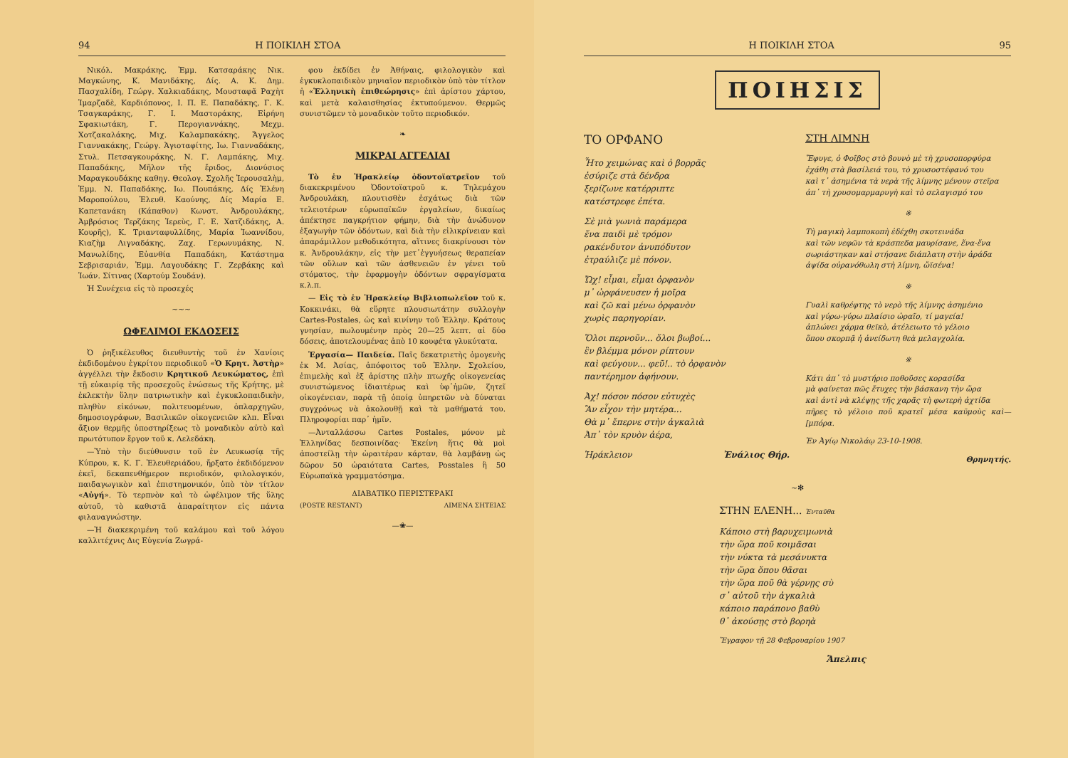94 Η ΠΟΙΚΙΛΗ ΣΤΟΑ
Νικόλ. Μακράκης, Ἐμμ. Κατσαράκης Νικ. Μαγκώνης, Κ. Μανιδάκης, Δίς. Α. Κ. Δημ. Πασχαλίδη, Γεώργ. Χαλκιαδάκης, Μουσταφᾶ Ραχὴτ Ἰμαρζαδὲ, Καρδιόπονος, Ι. Π. Ε. Παπαδάκης, Γ. Κ. Τσαγκαράκης, Γ. Ι. Μαστοράκης, Εἰρήνη Σφακιωτάκη, Γ. Περογιαννάκης, Μεχμ. Χοτζακαλάκης, Μιχ. Καλαμπακάκης, Ἄγγελος Γιαννακάκης, Γεώργ. Ἁγιοταφίτης, Ιω. Γιανναδάκης, Στυλ. Πετσαγκουράκης, Ν. Γ. Λαμπάκης, Μιχ. Παπαδάκης, Μῆλον τῆς ἔριδος, Διονύσιος Μαραγκουδάκης καθηγ. Θεολογ. Σχολῆς Ἱερουσαλὴμ, Ἐμμ. Ν. Παπαδάκης, Ιω. Πουπάκης, Δίς Ἑλένη Μαροπούλου, Ἐλευθ. Καούνης, Δίς Μαρία Ε. Καπετανάκη (Κάπαθον) Κωνστ. Ἀνδρουλάκης, Ἀμβρόσιος Τερζάκης Ἱερεὺς, Γ. Ε. Χατζιδάκης, Α. Κουρῆς), Κ. Τριανταφυλλίδης, Μαρία Ἰωαννίδου, Κιαζὴμ Λιγναδάκης, Ζαχ. Γερωνυμάκης, Ν. Μανωλίδης, Εὐανθία Παπαδάκη, Κατάστημα Σεβρισαριάν, Ἐμμ. Λαγουδάκης Γ. Ζερβάκης καὶ Ἰωάν. Σίτινας (Χαρτούμ Σουδάν).
Ἡ Συνέχεια εἰς τὸ προσεχές
~~~
ΩΦΕΛΙΜΟΙ ΕΚΔΟΣΕΙΣ
Ὁ ῥηξικέλευθος διευθυντὴς τοῦ ἐν Χανίοις ἐκδιδομένου ἐγκρίτου περιοδικοῦ «Ὁ Κρητ. Ἀστὴρ» ἀγγέλλει τὴν ἔκδοσιν Κρητικοῦ Λευκώματος, ἐπὶ τῇ εὐκαιρίᾳ τῆς προσεχοῦς ἑνώσεως τῆς Κρήτης, μὲ ἐκλεκτὴν ὕλην πατριωτικὴν καὶ ἐγκυκλοπαιδικὴν, πληθὺν εἰκόνων, πολιτευομένων, ὁπλαρχηγῶν, δημοσιογράφων, Βασιλικῶν οἰκογενειῶν κλπ. Εἶναι ἄξιον θερμῆς ὑποστηρίξεως τὸ μοναδικὸν αὐτὸ καὶ πρωτότυπον ἔργον τοῦ κ. Λελεδάκη.
—Ὑπὸ τὴν διεύθυνσιν τοῦ ἐν Λευκωσίᾳ τῆς Κύπρου, κ. Κ. Γ. Ἐλευθεριάδου, ἤρξατο ἐκδιδόμενον ἐκεῖ, δεκαπενθήμερον περιοδικόν, φιλολογικόν, παιδαγωγικὸν καὶ ἐπιστημονικόν, ὑπὸ τὸν τίτλον «Αὐγή». Τὸ τερπνὸν καὶ τὸ ὠφέλιμον τῆς ὕλης αὐτοῦ, τὸ καθιστᾶ ἀπαραίτητον εἰς πάντα φιλαναγνώστην.
—Ἡ διακεκριμένη τοῦ καλάμου καὶ τοῦ λόγου καλλιτέχνις Δις Εὐγενία Ζωγρά-
φου ἐκδίδει ἐν Ἀθήναις, φιλολογικὸν καὶ ἐγκυκλοπαιδικὸν μηνιαῖον περιοδικὸν ὑπὸ τὸν τίτλον ἡ «Ἑλληνικὴ ἐπιθεώρησις» ἐπὶ ἀρίστου χάρτου, καὶ μετὰ καλαισθησίας ἐκτυπούμενον. Θερμῶς συνιστῶμεν τὸ μοναδικὸν τοῦτο περιοδικόν.
❧
ΜΙΚΡΑΙ ΑΓΓΕΛΙΑΙ
Τὸ ἐν Ἡρακλείῳ ὀδοντοϊατρεῖον τοῦ διακεκριμένου Ὀδοντοϊατροῦ κ. Τηλεμάχου Ἀνδρουλάκη, πλουτισθὲν ἐσχάτως διὰ τῶν τελειοτέρων εὐρωπαϊκῶν ἐργαλείων, δικαίως ἀπέκτησε παγκρήτιον φήμην, διὰ τὴν ἀνώδυνον ἐξαγωγὴν τῶν ὀδόντων, καὶ διὰ τὴν εἰλικρίνειαν καὶ ἀπαράμιλλον μεθοδικότητα, αἵτινες διακρίνουσι τὸν κ. Ἀνδρουλάκην, εἰς τὴν μετ᾿ἐγγυήσεως θεραπείαν τῶν οὔλων καὶ τῶν ἀσθενειῶν ἐν γένει τοῦ στόματος, τὴν ἐφαρμογὴν ὀδόντων σφραγίσματα κ.λ.π.
— Εἰς τὸ ἐν Ἡρακλείῳ Βιβλιοπωλεῖον τοῦ κ. Κοκκινάκι, θὰ εὕρητε πλουσιωτάτην συλλογὴν Cartes-Postales, ὡς καὶ κινίνην τοῦ Ἑλλην. Κράτους γνησίαν, πωλουμένην πρὸς 20—25 λεπτ. αἱ δύο δόσεις, ἀποτελουμένας ἀπὸ 10 κουφέτα γλυκύτατα.
Ἐργασία— Παιδεία. Παῖς δεκατριετὴς ὁμογενὴς ἐκ Μ. Ἀσίας, ἀπόφοιτος τοῦ Ἑλλην. Σχολείου, ἐπιμελὴς καὶ ἐξ ἀρίστης πλὴν πτωχῆς οἰκογενείας συνιστώμενος ἰδιαιτέρως καὶ ὑφ᾿ἡμῶν, ζητεῖ οἰκογένειαν, παρὰ τῇ ὁποίᾳ ὑπηρετῶν νὰ δύναται συγχρόνως νὰ ἀκολουθῇ καὶ τὰ μαθήματά του. Πληροφορίαι παρ᾿ ἡμῖν.
—Ἀνταλλάσσω Cartes Postales, μόνον μὲ Ἑλληνίδας δεσποινίδας· Ἐκείνη ἥτις θὰ μοὶ ἀποστείλῃ τὴν ὡραιτέραν κάρταν, θὰ λαμβάνῃ ὡς δῶρον 50 ὡραιότατα Cartes, Posstales ἢ 50 Εὐρωπαϊκὰ γραμματόσημα.
ΔΙΑΒΑΤΙΚΟ ΠΕΡΙΣΤΕΡΑΚΙ
(POSTE RESTANT) ΛΙΜΕΝΑ ΣΗΤΕΙΑΣ
—❀—
Η ΠΟΙΚΙΛΗ ΣΤΟΑ 95
ΠΟΙΗΣΙΣ
ΤΟ ΟΡΦΑΝΟ
Ἦτο χειμώνας καὶ ὁ βορρᾶς
ἐσύριζε στὰ δένδρα
ξερίζωνε κατέρριπτε
κατέστρεφε ἐπέτα.
Σὲ μιὰ γωνιὰ παράμερα
ἕνα παιδὶ μὲ τρόμον
ρακένδυτον ἀνυπόδυτον
ἐτραύλιζε μὲ πόνον.
Ὤχ! εἶμαι, εἶμαι ὀρφανὸν
μ᾿ ὠρφάνευσεν ἡ μοῖρα
καὶ ζῶ καὶ μένω ὀρφανὸν
χωρὶς παρηγορίαν.
Ὅλοι περνοῦν... ὅλοι βωβοί...
ἓν βλέμμα μόνον ρίπτουν
καὶ φεύγουν... φεῦ!.. τὸ ὀρφανὸν
παντέρημον ἀφήνουν.
Ἀχ! πόσον πόσον εὐτυχὲς
Ἂν εἶχον τὴν μητέρα...
Θὰ μ᾿ ἔπερνε στὴν ἀγκαλιὰ
Ἀπ᾿ τὸν κρυὸν ἀέρα,
Ἡράκλειον Ἐνάλιος Θήρ.
ΣΤΗ ΛΙΜΝΗ
Ἔφυγε, ὁ Φοῖβος στὸ βουνὸ μὲ τὴ χρυσοπορφύρα
ἐχάθη στὰ βασίλειά του, τὸ χρυσοστέφανό του
καὶ τ᾿ ἀσημένια τὰ νερὰ τῆς λίμνης μένουν στεῖρα
ἀπ᾿ τὴ χρυσομαρμαρυγὴ καὶ τὸ σελαγισμό του
※
Τὴ μαγικὴ λαμποκοπὴ ἐδέχθη σκοτεινάδα
καὶ τῶν νεφῶν τὰ κράσπεδα μαυρίσανε, ἕνα-ἕνα
σωριάστηκαν καὶ στήσανε διάπλατη στὴν ἀράδα
ἀψίδα οὐρανόθωλη στὴ λίμνη, ὤϊσένα!
※
Γυαλὶ καθρέφτης τὸ νερὸ τῆς λίμνης ἀσημένιο
καὶ γύρω-γύρω πλαίσιο ὡραῖο, τί μαγεία!
ἁπλώνει χάρμα θεϊκὸ, ἀτέλειωτο τὸ γέλοιο
ὅπου σκορπᾷ ἡ ἀνείδωτη θεὰ μελαγχολία.
※
Κάτι ἀπ᾿ τὸ μυστήριο ποθοῦσες κορασίδα
μὰ φαίνεται πῶς ἔτυχες τὴν βάσκανη τὴν ὥρα
καὶ ἀντὶ νὰ κλέψῃς τῆς χαρᾶς τὴ φωτερὴ ἀχτίδα
πῆρες τὸ γέλοιο ποῦ κρατεῖ μέσα καϋμοὺς καὶ—[μπόρα.
Ἐν Ἁγίῳ Νικολάῳ 23-10-1908.
Θρηνητής.
~✻
ΣΤΗΝ ΕΛΕΝΗ... Ἐνταῦθα
Κάποιο στὴ βαρυχειμωνιὰ
τὴν ὥρα ποῦ κοιμᾶσαι
τὴν νύκτα τὰ μεσάνυκτα
τὴν ὥρα ὅπου θᾶσαι
τὴν ὥρα ποῦ θὰ γέρνῃς σὺ
σ᾿ αὐτοῦ τὴν ἀγκαλιὰ
κάποιο παράπονο βαθὺ
θ᾿ ἀκούσῃς στὸ βορηὰ
Ἔγραφον τῇ 28 Φεβρουαρίου 1907
Ἄπελπις